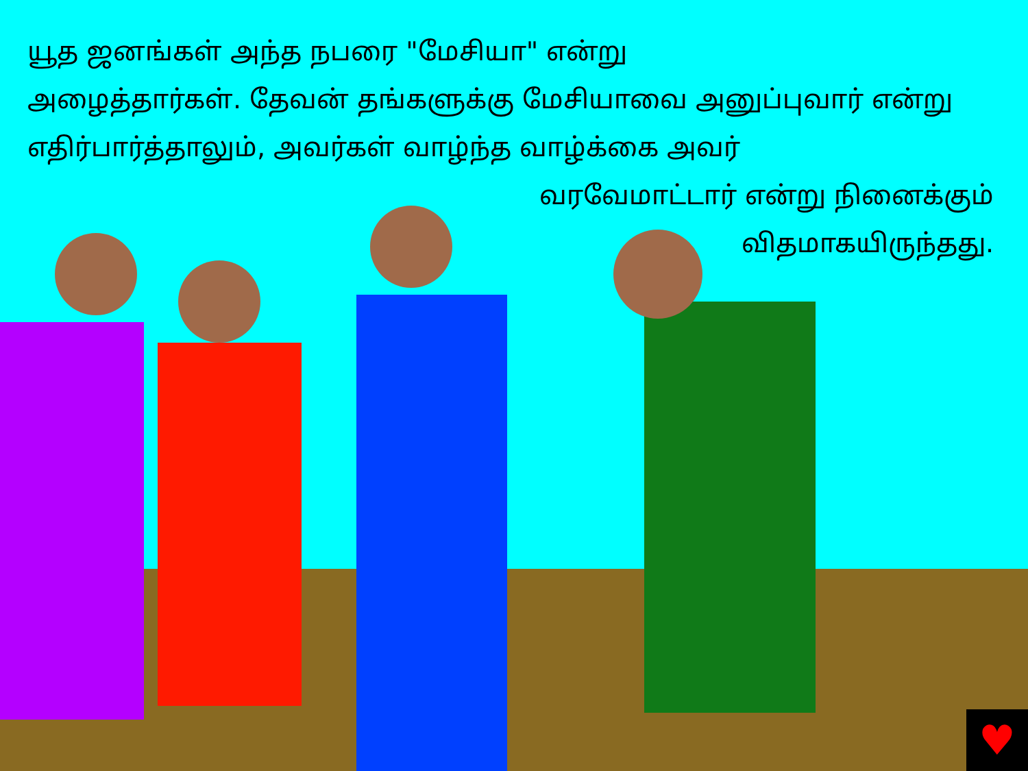யூத ஜனங்கள் அந்த நபரை "மேசியா" என்று
அழைத்தார்கள். தேவன் தங்களுக்கு மேசியாவை அனுப்புவார் என்று எதிர்பார்த்தாலும், அவர்கள் வாழ்ந்த வாழ்க்கை அவர்
வரவேமாட்டார் என்று நினைக்கும்
விதமாகயிருந்தது.
♥